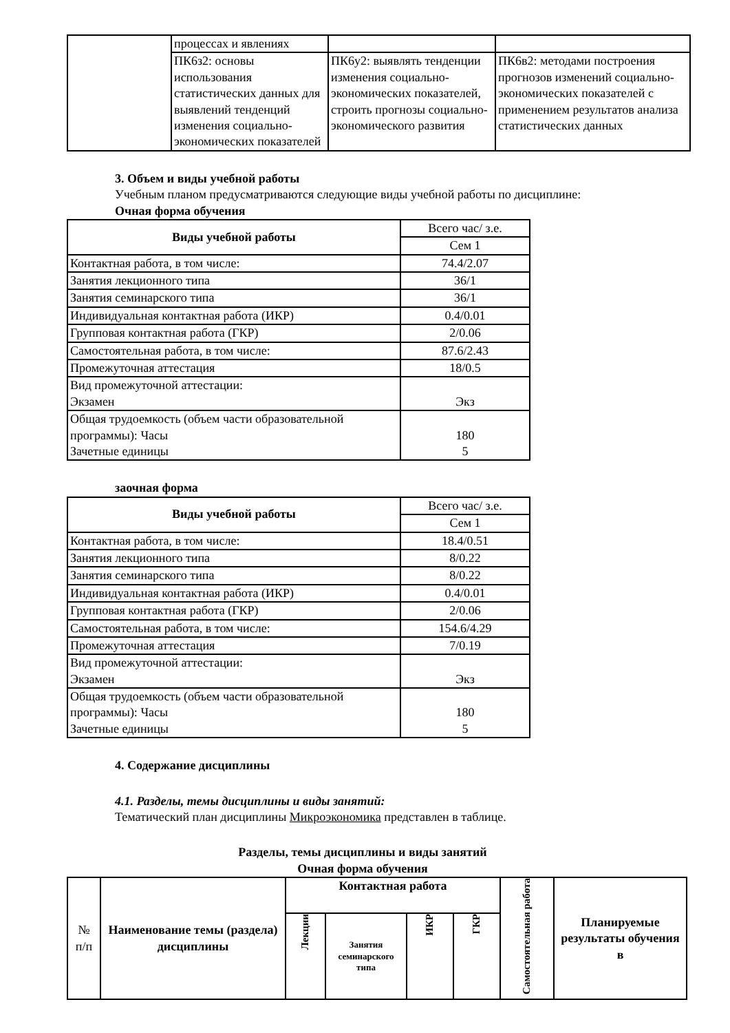| | процессах и явлениях | | |
| | ПК6з2: основы использования статистических данных для выявлений тенденций изменения социально-экономических показателей | ПК6у2: выявлять тенденции изменения социально-экономических показателей, строить прогнозы социально-экономического развития | ПК6в2: методами построения прогнозов изменений социально- экономических показателей с применением результатов анализа статистических данных |
3. Объем и виды учебной работы
Учебным планом предусматриваются следующие виды учебной работы по дисциплине:
Очная форма обучения
| Виды учебной работы | Всего час/ з.е. |
| | Сем 1 |
| Контактная работа, в том числе: | 74.4/2.07 |
| Занятия лекционного типа | 36/1 |
| Занятия семинарского типа | 36/1 |
| Индивидуальная контактная работа (ИКР) | 0.4/0.01 |
| Групповая контактная работа (ГКР) | 2/0.06 |
| Самостоятельная работа, в том числе: | 87.6/2.43 |
| Промежуточная аттестация | 18/0.5 |
| Вид промежуточной аттестации: Экзамен | Экз |
| Общая трудоемкость (объем части образовательной программы): Часы Зачетные единицы | 180 5 |
заочная форма
| Виды учебной работы | Всего час/ з.е. |
| | Сем 1 |
| Контактная работа, в том числе: | 18.4/0.51 |
| Занятия лекционного типа | 8/0.22 |
| Занятия семинарского типа | 8/0.22 |
| Индивидуальная контактная работа (ИКР) | 0.4/0.01 |
| Групповая контактная работа (ГКР) | 2/0.06 |
| Самостоятельная работа, в том числе: | 154.6/4.29 |
| Промежуточная аттестация | 7/0.19 |
| Вид промежуточной аттестации: Экзамен | Экз |
| Общая трудоемкость (объем части образовательной программы): Часы Зачетные единицы | 180 5 |
4. Содержание дисциплины
4.1. Разделы, темы дисциплины и виды занятий:
Тематический план дисциплины Микроэкономика представлен в таблице.
Разделы, темы дисциплины и виды занятий
Очная форма обучения
| № п/п | Наименование темы (раздела) дисциплины | Контактная работа | | | | Самостоятельная работа | Планируемые результаты обучения в |
| | | Лекции | Занятия семинарского типа | ИКР | ГКР | | |